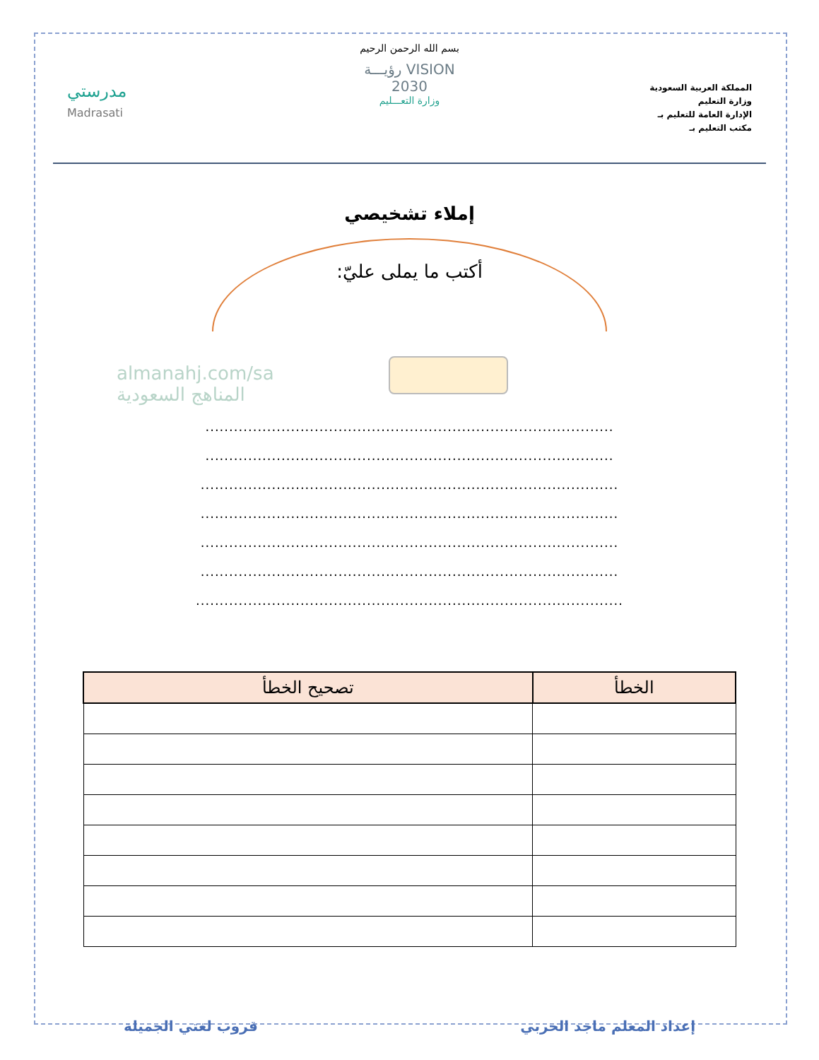المملكة العربية السعودية
وزارة التعليم
الإدارة العامة للتعليم بـ
مكتب التعليم بـ
بسم الله الرحمن الرحيم
VISION رؤيـــة
2030
وزارة التعـــليم
مدرستي
Madrasati
إملاء تشخيصي
أكتب ما يملى عليّ:
almanahj.com/sa
المناهج السعودية
......................................................................................
......................................................................................
........................................................................................
........................................................................................
........................................................................................
........................................................................................
..........................................................................................
| الخطأ | تصحيح الخطأ |
| --- | --- |
إعداد المعلم ماجد الحربي قروب لغتي الجميلة